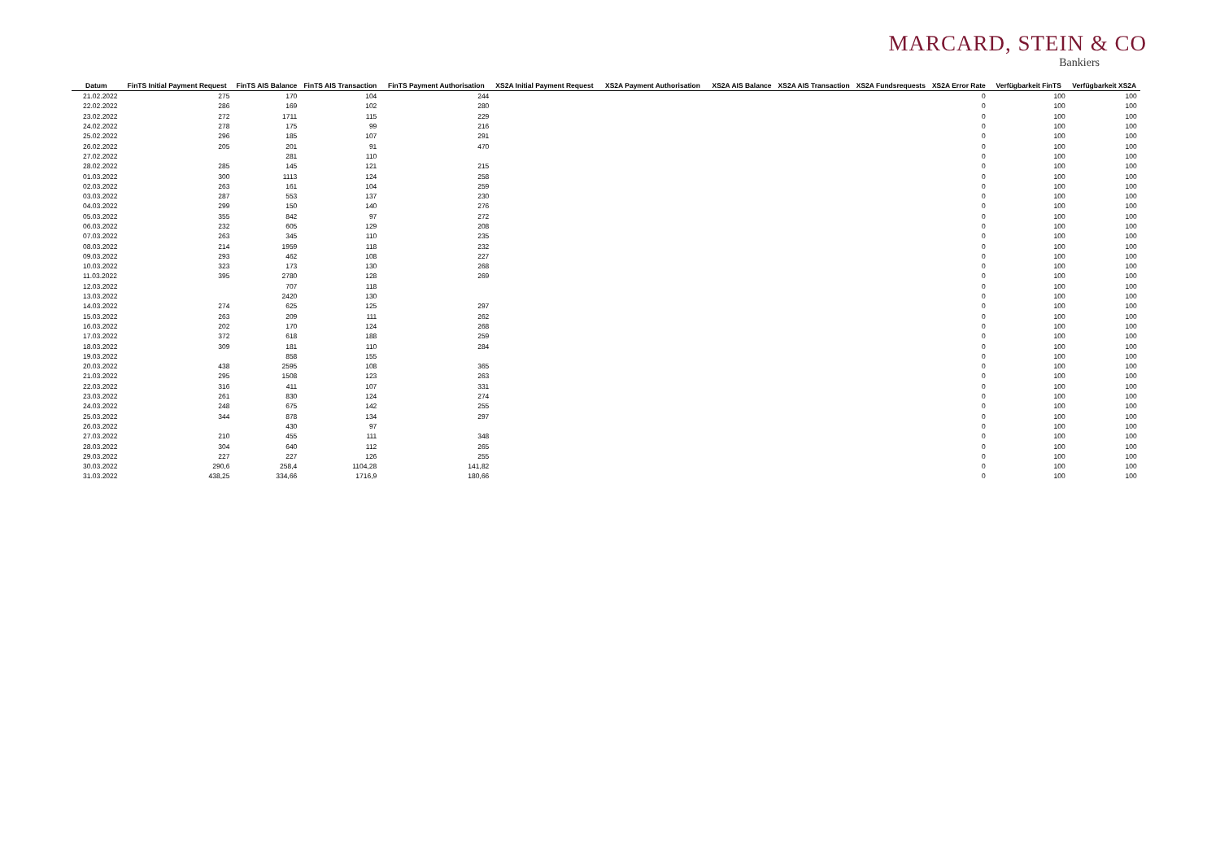MARCARD, STEIN & CO
Bankiers
| Datum | FinTS Initial Payment Request | FinTS AIS Balance | FinTS AIS Transaction | FinTS Payment Authorisation | XS2A Initial Payment Request | XS2A Payment Authorisation | XS2A AIS Balance | XS2A AIS Transaction | XS2A Fundsrequests | XS2A Error Rate | Verfügbarkeit FinTS | Verfügbarkeit XS2A |
| --- | --- | --- | --- | --- | --- | --- | --- | --- | --- | --- | --- | --- |
| 21.02.2022 | 275 | 170 | 104 | 244 | | | | | | 0 | 100 | 100 |
| 22.02.2022 | 286 | 169 | 102 | 280 | | | | | | 0 | 100 | 100 |
| 23.02.2022 | 272 | 1711 | 115 | 229 | | | | | | 0 | 100 | 100 |
| 24.02.2022 | 278 | 175 | 99 | 216 | | | | | | 0 | 100 | 100 |
| 25.02.2022 | 296 | 185 | 107 | 291 | | | | | | 0 | 100 | 100 |
| 26.02.2022 | 205 | 201 | 91 | 470 | | | | | | 0 | 100 | 100 |
| 27.02.2022 | | 281 | 110 | | | | | | | 0 | 100 | 100 |
| 28.02.2022 | 285 | 145 | 121 | 215 | | | | | | 0 | 100 | 100 |
| 01.03.2022 | 300 | 1113 | 124 | 258 | | | | | | 0 | 100 | 100 |
| 02.03.2022 | 263 | 161 | 104 | 259 | | | | | | 0 | 100 | 100 |
| 03.03.2022 | 287 | 553 | 137 | 230 | | | | | | 0 | 100 | 100 |
| 04.03.2022 | 299 | 150 | 140 | 276 | | | | | | 0 | 100 | 100 |
| 05.03.2022 | 355 | 842 | 97 | 272 | | | | | | 0 | 100 | 100 |
| 06.03.2022 | 232 | 605 | 129 | 208 | | | | | | 0 | 100 | 100 |
| 07.03.2022 | 263 | 345 | 110 | 235 | | | | | | 0 | 100 | 100 |
| 08.03.2022 | 214 | 1959 | 118 | 232 | | | | | | 0 | 100 | 100 |
| 09.03.2022 | 293 | 462 | 108 | 227 | | | | | | 0 | 100 | 100 |
| 10.03.2022 | 323 | 173 | 130 | 268 | | | | | | 0 | 100 | 100 |
| 11.03.2022 | 395 | 2780 | 128 | 269 | | | | | | 0 | 100 | 100 |
| 12.03.2022 | | 707 | 118 | | | | | | | 0 | 100 | 100 |
| 13.03.2022 | | 2420 | 130 | | | | | | | 0 | 100 | 100 |
| 14.03.2022 | 274 | 625 | 125 | 297 | | | | | | 0 | 100 | 100 |
| 15.03.2022 | 263 | 209 | 111 | 262 | | | | | | 0 | 100 | 100 |
| 16.03.2022 | 202 | 170 | 124 | 268 | | | | | | 0 | 100 | 100 |
| 17.03.2022 | 372 | 618 | 188 | 259 | | | | | | 0 | 100 | 100 |
| 18.03.2022 | 309 | 181 | 110 | 284 | | | | | | 0 | 100 | 100 |
| 19.03.2022 | | 858 | 155 | | | | | | | 0 | 100 | 100 |
| 20.03.2022 | 438 | 2595 | 108 | 365 | | | | | | 0 | 100 | 100 |
| 21.03.2022 | 295 | 1508 | 123 | 263 | | | | | | 0 | 100 | 100 |
| 22.03.2022 | 316 | 411 | 107 | 331 | | | | | | 0 | 100 | 100 |
| 23.03.2022 | 261 | 830 | 124 | 274 | | | | | | 0 | 100 | 100 |
| 24.03.2022 | 248 | 675 | 142 | 255 | | | | | | 0 | 100 | 100 |
| 25.03.2022 | 344 | 878 | 134 | 297 | | | | | | 0 | 100 | 100 |
| 26.03.2022 | | 430 | 97 | | | | | | | 0 | 100 | 100 |
| 27.03.2022 | 210 | 455 | 111 | 348 | | | | | | 0 | 100 | 100 |
| 28.03.2022 | 304 | 640 | 112 | 265 | | | | | | 0 | 100 | 100 |
| 29.03.2022 | 227 | 227 | 126 | 255 | | | | | | 0 | 100 | 100 |
| 30.03.2022 | 290,6 | 258,4 | 1104,28 | 141,82 | | | | | | 0 | 100 | 100 |
| 31.03.2022 | 438,25 | 334,66 | 1716,9 | 180,66 | | | | | | 0 | 100 | 100 |